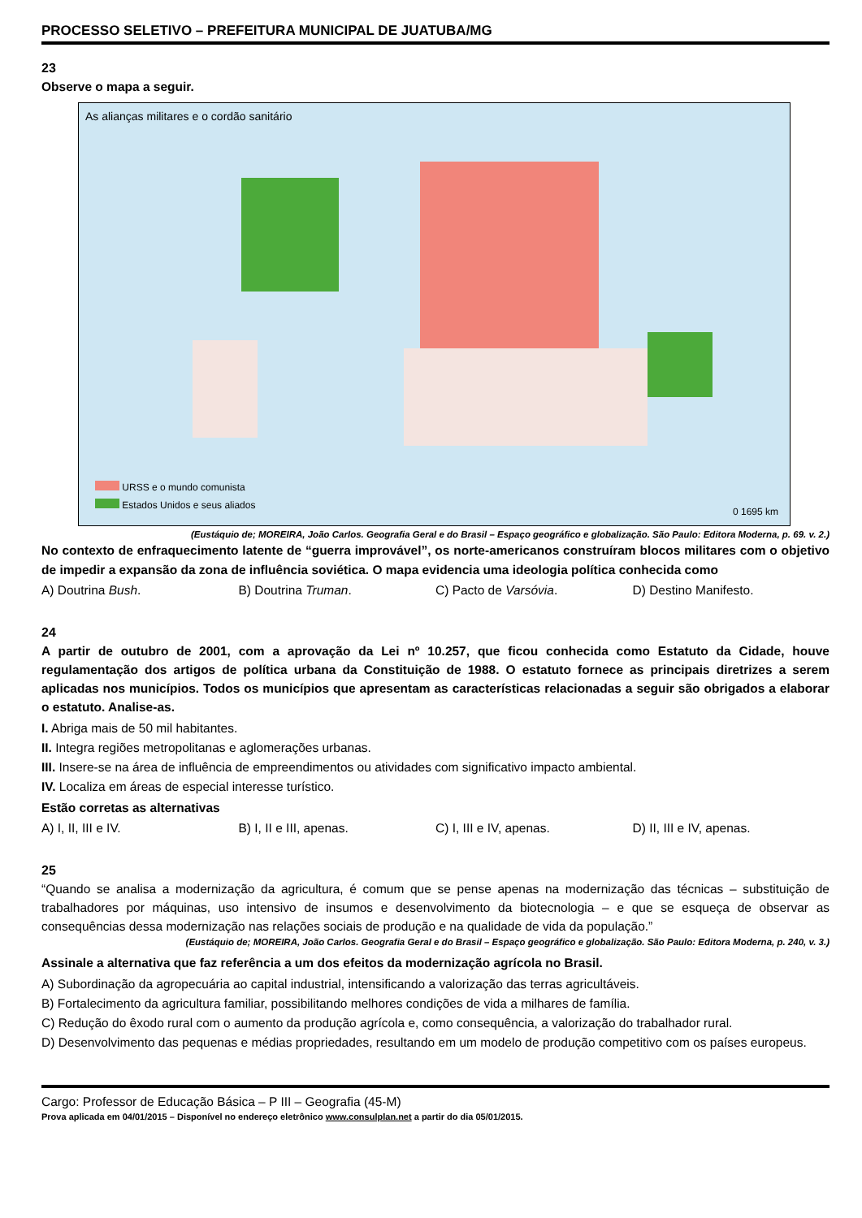PROCESSO SELETIVO – PREFEITURA MUNICIPAL DE JUATUBA/MG
23
Observe o mapa a seguir.
As alianças militares e o cordão sanitário
URSS e o mundo comunista
Estados Unidos e seus aliados
0 1695 km
(Eustáquio de; MOREIRA, João Carlos. Geografia Geral e do Brasil – Espaço geográfico e globalização. São Paulo: Editora Moderna, p. 69. v. 2.)
No contexto de enfraquecimento latente de “guerra improvável”, os norte-americanos construíram blocos militares com o objetivo de impedir a expansão da zona de influência soviética. O mapa evidencia uma ideologia política conhecida como
A) Doutrina Bush. B) Doutrina Truman. C) Pacto de Varsóvia. D) Destino Manifesto.
24
A partir de outubro de 2001, com a aprovação da Lei nº 10.257, que ficou conhecida como Estatuto da Cidade, houve regulamentação dos artigos de política urbana da Constituição de 1988. O estatuto fornece as principais diretrizes a serem aplicadas nos municípios. Todos os municípios que apresentam as características relacionadas a seguir são obrigados a elaborar o estatuto. Analise-as.
I. Abriga mais de 50 mil habitantes.
II. Integra regiões metropolitanas e aglomerações urbanas.
III. Insere-se na área de influência de empreendimentos ou atividades com significativo impacto ambiental.
IV. Localiza em áreas de especial interesse turístico.
Estão corretas as alternativas
A) I, II, III e IV. B) I, II e III, apenas. C) I, III e IV, apenas. D) II, III e IV, apenas.
25
“Quando se analisa a modernização da agricultura, é comum que se pense apenas na modernização das técnicas – substituição de trabalhadores por máquinas, uso intensivo de insumos e desenvolvimento da biotecnologia – e que se esqueça de observar as consequências dessa modernização nas relações sociais de produção e na qualidade de vida da população.”
(Eustáquio de; MOREIRA, João Carlos. Geografia Geral e do Brasil – Espaço geográfico e globalização. São Paulo: Editora Moderna, p. 240, v. 3.)
Assinale a alternativa que faz referência a um dos efeitos da modernização agrícola no Brasil.
A) Subordinação da agropecuária ao capital industrial, intensificando a valorização das terras agricultáveis.
B) Fortalecimento da agricultura familiar, possibilitando melhores condições de vida a milhares de família.
C) Redução do êxodo rural com o aumento da produção agrícola e, como consequência, a valorização do trabalhador rural.
D) Desenvolvimento das pequenas e médias propriedades, resultando em um modelo de produção competitivo com os países europeus.
Cargo: Professor de Educação Básica – P III – Geografia (45-M)
Prova aplicada em 04/01/2015 – Disponível no endereço eletrônico www.consulplan.net a partir do dia 05/01/2015.